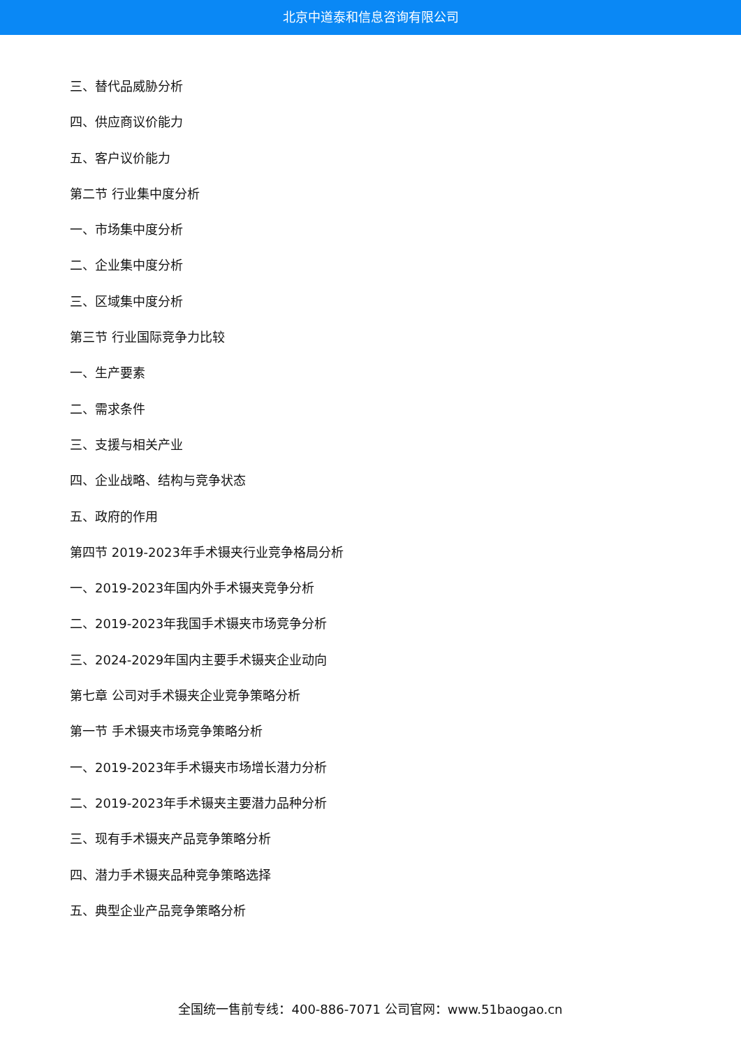北京中道泰和信息咨询有限公司
三、替代品威胁分析
四、供应商议价能力
五、客户议价能力
第二节 行业集中度分析
一、市场集中度分析
二、企业集中度分析
三、区域集中度分析
第三节 行业国际竞争力比较
一、生产要素
二、需求条件
三、支援与相关产业
四、企业战略、结构与竞争状态
五、政府的作用
第四节 2019-2023年手术镊夹行业竞争格局分析
一、2019-2023年国内外手术镊夹竞争分析
二、2019-2023年我国手术镊夹市场竞争分析
三、2024-2029年国内主要手术镊夹企业动向
第七章 公司对手术镊夹企业竞争策略分析
第一节 手术镊夹市场竞争策略分析
一、2019-2023年手术镊夹市场增长潜力分析
二、2019-2023年手术镊夹主要潜力品种分析
三、现有手术镊夹产品竞争策略分析
四、潜力手术镊夹品种竞争策略选择
五、典型企业产品竞争策略分析
全国统一售前专线：400-886-7071 公司官网：www.51baogao.cn